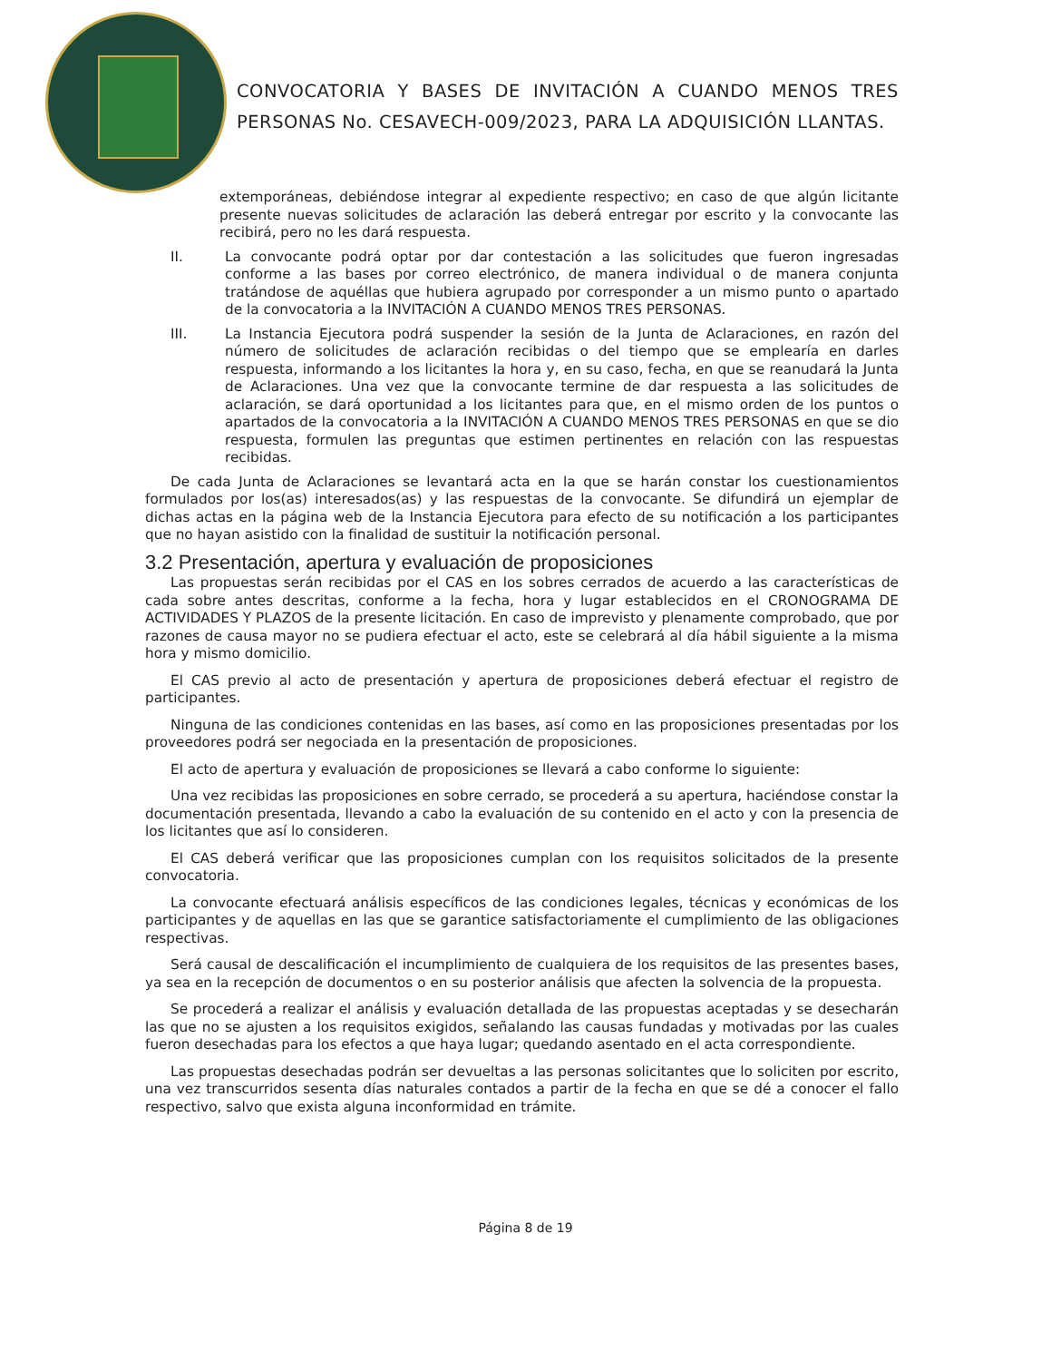CONVOCATORIA Y BASES DE INVITACIÓN A CUANDO MENOS TRES PERSONAS No. CESAVECH-009/2023, PARA LA ADQUISICIÓN LLANTAS.
extemporáneas, debiéndose integrar al expediente respectivo; en caso de que algún licitante presente nuevas solicitudes de aclaración las deberá entregar por escrito y la convocante las recibirá, pero no les dará respuesta.
II. La convocante podrá optar por dar contestación a las solicitudes que fueron ingresadas conforme a las bases por correo electrónico, de manera individual o de manera conjunta tratándose de aquéllas que hubiera agrupado por corresponder a un mismo punto o apartado de la convocatoria a la INVITACIÓN A CUANDO MENOS TRES PERSONAS.
III. La Instancia Ejecutora podrá suspender la sesión de la Junta de Aclaraciones, en razón del número de solicitudes de aclaración recibidas o del tiempo que se emplearía en darles respuesta, informando a los licitantes la hora y, en su caso, fecha, en que se reanudará la Junta de Aclaraciones. Una vez que la convocante termine de dar respuesta a las solicitudes de aclaración, se dará oportunidad a los licitantes para que, en el mismo orden de los puntos o apartados de la convocatoria a la INVITACIÓN A CUANDO MENOS TRES PERSONAS en que se dio respuesta, formulen las preguntas que estimen pertinentes en relación con las respuestas recibidas.
De cada Junta de Aclaraciones se levantará acta en la que se harán constar los cuestionamientos formulados por los(as) interesados(as) y las respuestas de la convocante. Se difundirá un ejemplar de dichas actas en la página web de la Instancia Ejecutora para efecto de su notificación a los participantes que no hayan asistido con la finalidad de sustituir la notificación personal.
3.2 Presentación, apertura y evaluación de proposiciones
Las propuestas serán recibidas por el CAS en los sobres cerrados de acuerdo a las características de cada sobre antes descritas, conforme a la fecha, hora y lugar establecidos en el CRONOGRAMA DE ACTIVIDADES Y PLAZOS de la presente licitación. En caso de imprevisto y plenamente comprobado, que por razones de causa mayor no se pudiera efectuar el acto, este se celebrará al día hábil siguiente a la misma hora y mismo domicilio.
El CAS previo al acto de presentación y apertura de proposiciones deberá efectuar el registro de participantes.
Ninguna de las condiciones contenidas en las bases, así como en las proposiciones presentadas por los proveedores podrá ser negociada en la presentación de proposiciones.
El acto de apertura y evaluación de proposiciones se llevará a cabo conforme lo siguiente:
Una vez recibidas las proposiciones en sobre cerrado, se procederá a su apertura, haciéndose constar la documentación presentada, llevando a cabo la evaluación de su contenido en el acto y con la presencia de los licitantes que así lo consideren.
El CAS deberá verificar que las proposiciones cumplan con los requisitos solicitados de la presente convocatoria.
La convocante efectuará análisis específicos de las condiciones legales, técnicas y económicas de los participantes y de aquellas en las que se garantice satisfactoriamente el cumplimiento de las obligaciones respectivas.
Será causal de descalificación el incumplimiento de cualquiera de los requisitos de las presentes bases, ya sea en la recepción de documentos o en su posterior análisis que afecten la solvencia de la propuesta.
Se procederá a realizar el análisis y evaluación detallada de las propuestas aceptadas y se desecharán las que no se ajusten a los requisitos exigidos, señalando las causas fundadas y motivadas por las cuales fueron desechadas para los efectos a que haya lugar; quedando asentado en el acta correspondiente.
Las propuestas desechadas podrán ser devueltas a las personas solicitantes que lo soliciten por escrito, una vez transcurridos sesenta días naturales contados a partir de la fecha en que se dé a conocer el fallo respectivo, salvo que exista alguna inconformidad en trámite.
Página 8 de 19